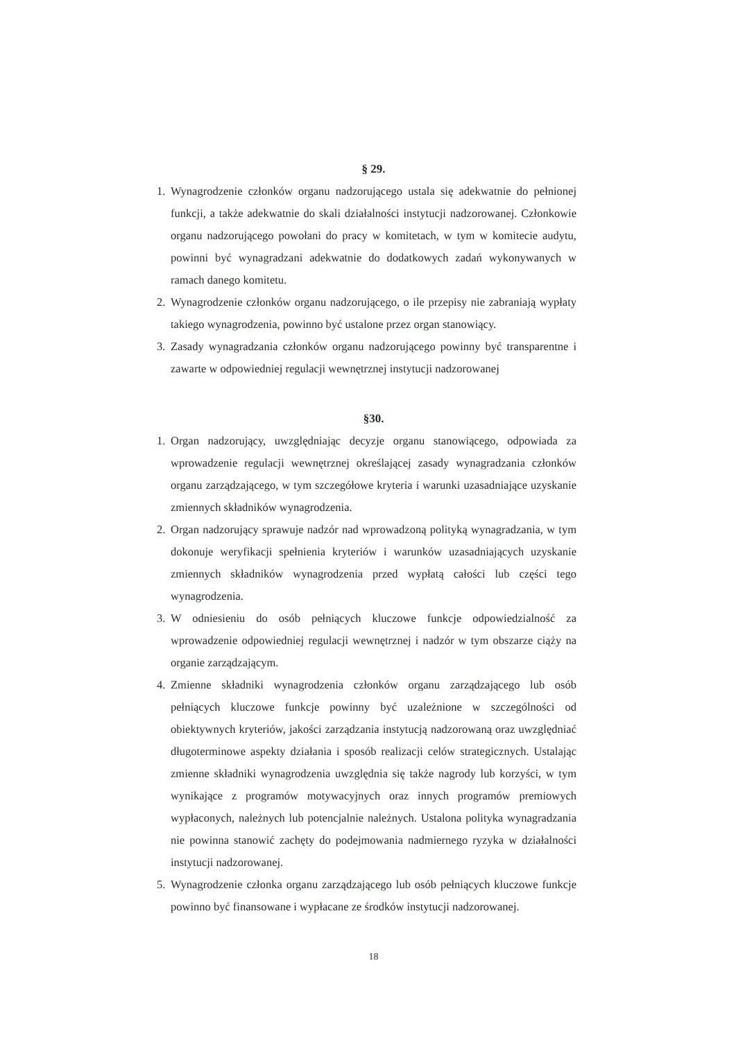§ 29.
1. Wynagrodzenie członków organu nadzorującego ustala się adekwatnie do pełnionej funkcji, a także adekwatnie do skali działalności instytucji nadzorowanej. Członkowie organu nadzorującego powołani do pracy w komitetach, w tym w komitecie audytu, powinni być wynagradzani adekwatnie do dodatkowych zadań wykonywanych w ramach danego komitetu.
2. Wynagrodzenie członków organu nadzorującego, o ile przepisy nie zabraniają wypłaty takiego wynagrodzenia, powinno być ustalone przez organ stanowiący.
3. Zasady wynagradzania członków organu nadzorującego powinny być transparentne i zawarte w odpowiedniej regulacji wewnętrznej instytucji nadzorowanej
§30.
1. Organ nadzorujący, uwzględniając decyzje organu stanowiącego, odpowiada za wprowadzenie regulacji wewnętrznej określającej zasady wynagradzania członków organu zarządzającego, w tym szczegółowe kryteria i warunki uzasadniające uzyskanie zmiennych składników wynagrodzenia.
2. Organ nadzorujący sprawuje nadzór nad wprowadzoną polityką wynagradzania, w tym dokonuje weryfikacji spełnienia kryteriów i warunków uzasadniających uzyskanie zmiennych składników wynagrodzenia przed wypłatą całości lub części tego wynagrodzenia.
3. W odniesieniu do osób pełniących kluczowe funkcje odpowiedzialność za wprowadzenie odpowiedniej regulacji wewnętrznej i nadzór w tym obszarze ciąży na organie zarządzającym.
4. Zmienne składniki wynagrodzenia członków organu zarządzającego lub osób pełniących kluczowe funkcje powinny być uzależnione w szczególności od obiektywnych kryteriów, jakości zarządzania instytucją nadzorowaną oraz uwzględniać długoterminowe aspekty działania i sposób realizacji celów strategicznych. Ustalając zmienne składniki wynagrodzenia uwzględnia się także nagrody lub korzyści, w tym wynikające z programów motywacyjnych oraz innych programów premiowych wypłaconych, należnych lub potencjalnie należnych. Ustalona polityka wynagradzania nie powinna stanowić zachęty do podejmowania nadmiernego ryzyka w działalności instytucji nadzorowanej.
5. Wynagrodzenie członka organu zarządzającego lub osób pełniących kluczowe funkcje powinno być finansowane i wypłacane ze środków instytucji nadzorowanej.
18